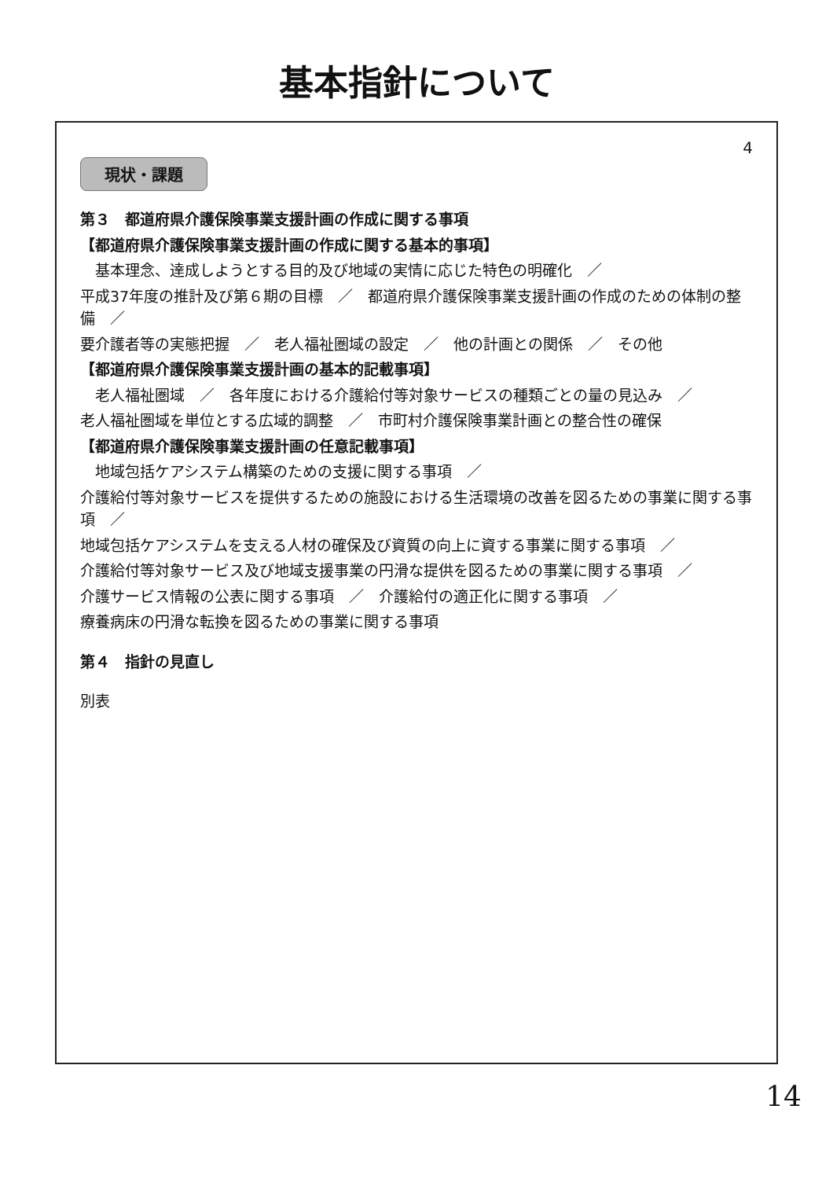基本指針について
4
現状・課題
第３　都道府県介護保険事業支援計画の作成に関する事項
【都道府県介護保険事業支援計画の作成に関する基本的事項】
基本理念、達成しようとする目的及び地域の実情に応じた特色の明確化　／
平成37年度の推計及び第６期の目標　／　都道府県介護保険事業支援計画の作成のための体制の整備　／
要介護者等の実態把握　／　老人福祉圏域の設定　／　他の計画との関係　／　その他
【都道府県介護保険事業支援計画の基本的記載事項】
老人福祉圏域　／　各年度における介護給付等対象サービスの種類ごとの量の見込み　／
老人福祉圏域を単位とする広域的調整　／　市町村介護保険事業計画との整合性の確保
【都道府県介護保険事業支援計画の任意記載事項】
地域包括ケアシステム構築のための支援に関する事項　／
介護給付等対象サービスを提供するための施設における生活環境の改善を図るための事業に関する事項　／
地域包括ケアシステムを支える人材の確保及び資質の向上に資する事業に関する事項　／
介護給付等対象サービス及び地域支援事業の円滑な提供を図るための事業に関する事項　／
介護サービス情報の公表に関する事項　／　介護給付の適正化に関する事項　／
療養病床の円滑な転換を図るための事業に関する事項
第４　指針の見直し
別表
14